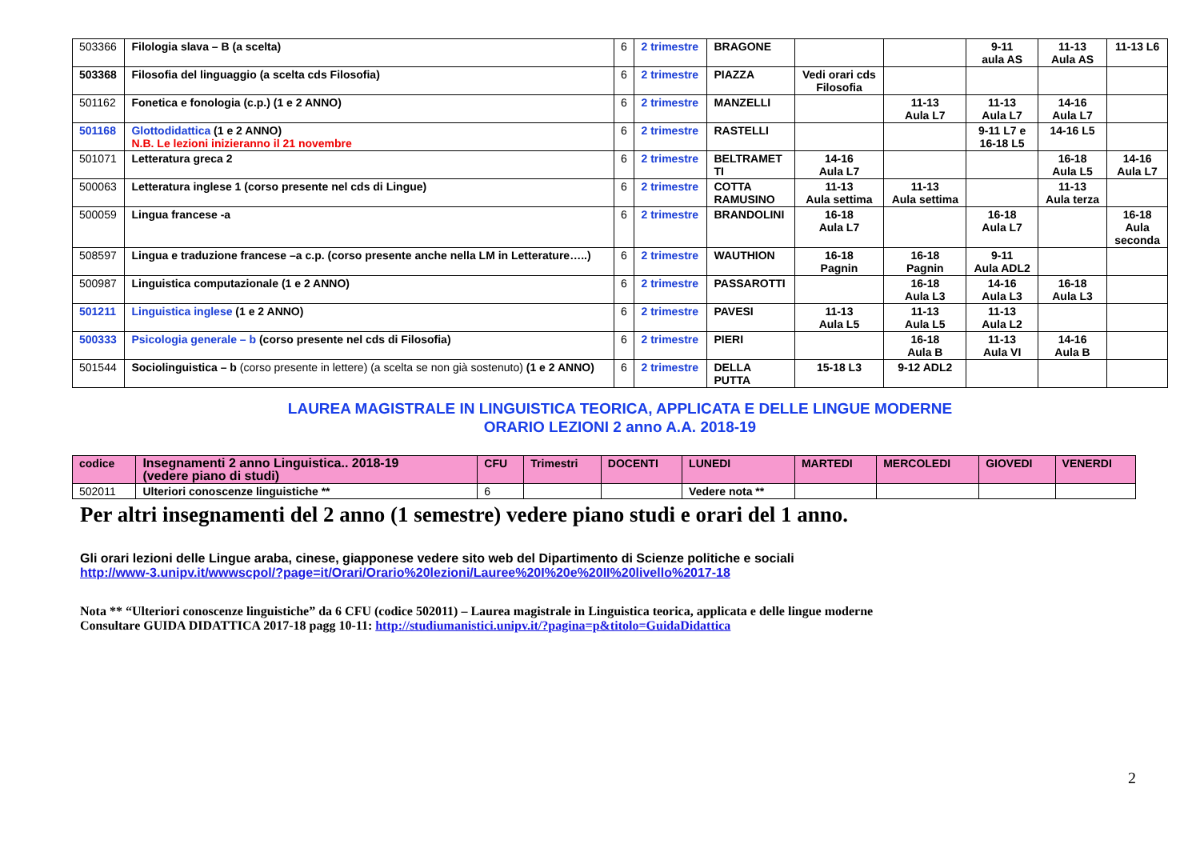| 503366 | Filologia slava – B (a scelta) | 6 | 2 trimestre | BRAGONE | | | 9-11 aula AS | 11-13 Aula AS | 11-13 L6 |
| 503368 | Filosofia del linguaggio (a scelta cds Filosofia) | 6 | 2 trimestre | PIAZZA | Vedi orari cds Filosofia | | | | |
| 501162 | Fonetica e fonologia (c.p.) (1 e 2 ANNO) | 6 | 2 trimestre | MANZELLI | | 11-13 Aula L7 | 11-13 Aula L7 | 14-16 Aula L7 | |
| 501168 | Glottodidattica (1 e 2 ANNO) N.B. Le lezioni inizieranno il 21 novembre | 6 | 2 trimestre | RASTELLI | | | 9-11 L7 e 16-18 L5 | 14-16 L5 | |
| 501071 | Letteratura greca 2 | 6 | 2 trimestre | BELTRAMET TI | 14-16 Aula L7 | | | 16-18 Aula L5 | 14-16 Aula L7 |
| 500063 | Letteratura inglese 1 (corso presente nel cds di Lingue) | 6 | 2 trimestre | COTTA RAMUSINO | 11-13 Aula settima | 11-13 Aula settima | | 11-13 Aula terza | |
| 500059 | Lingua francese -a | 6 | 2 trimestre | BRANDOLINI | 16-18 Aula L7 | | 16-18 Aula L7 | | 16-18 Aula seconda |
| 508597 | Lingua e traduzione francese –a c.p. (corso presente anche nella LM in Letterature…..) | 6 | 2 trimestre | WAUTHION | 16-18 Pagnin | 16-18 Pagnin | 9-11 Aula ADL2 | | |
| 500987 | Linguistica computazionale (1 e 2 ANNO) | 6 | 2 trimestre | PASSAROTTI | | 16-18 Aula L3 | 14-16 Aula L3 | 16-18 Aula L3 | |
| 501211 | Linguistica inglese (1 e 2 ANNO) | 6 | 2 trimestre | PAVESI | 11-13 Aula L5 | 11-13 Aula L5 | 11-13 Aula L2 | | |
| 500333 | Psicologia generale – b (corso presente nel cds di Filosofia) | 6 | 2 trimestre | PIERI | | 16-18 Aula B | 11-13 Aula VI | 14-16 Aula B | |
| 501544 | Sociolinguistica – b (corso presente in lettere) (a scelta se non già sostenuto) (1 e 2 ANNO) | 6 | 2 trimestre | DELLA PUTTA | 15-18 L3 | 9-12 ADL2 | | | |
LAUREA MAGISTRALE IN LINGUISTICA TEORICA, APPLICATA E DELLE LINGUE MODERNE
ORARIO LEZIONI 2 anno A.A. 2018-19
| codice | Insegnamenti 2 anno Linguistica.. 2018-19 (vedere piano di studi) | CFU | Trimestri | DOCENTI | LUNEDI | MARTEDI | MERCOLEDI | GIOVEDI | VENERDI |
| --- | --- | --- | --- | --- | --- | --- | --- | --- | --- |
| 502011 | Ulteriori conoscenze linguistiche ** | 6 | | | Vedere nota ** | | | | |
Per altri insegnamenti del 2 anno (1 semestre) vedere piano studi e orari del 1 anno.
Gli orari lezioni delle Lingue araba, cinese, giapponese vedere sito web del Dipartimento di Scienze politiche e sociali
http://www-3.unipv.it/wwwscpol/?page=it/Orari/Orario%20lezioni/Lauree%20I%20e%20II%20livello%2017-18
Nota ** “Ulteriori conoscenze linguistiche” da 6 CFU (codice 502011) – Laurea magistrale in Linguistica teorica, applicata e delle lingue moderne
Consultare GUIDA DIDATTICA 2017-18 pagg 10-11: http://studiumanistici.unipv.it/?pagina=p&titolo=GuidaDidattica
2